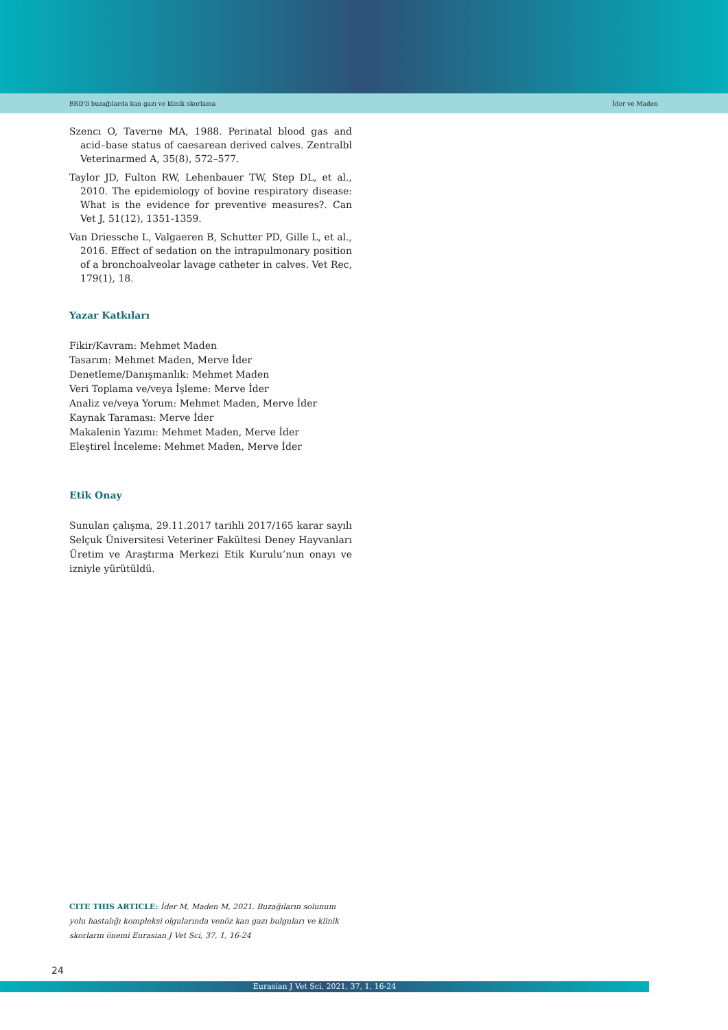BRD'li buzağılarda kan gazı ve klinik skorlama İder ve Maden
Szencı O, Taverne MA, 1988. Perinatal blood gas and acid–base status of caesarean derived calves. Zentralbl Veterinarmed A, 35(8), 572–577.
Taylor JD, Fulton RW, Lehenbauer TW, Step DL, et al., 2010. The epidemiology of bovine respiratory disease: What is the evidence for preventive measures?. Can Vet J, 51(12), 1351-1359.
Van Driessche L, Valgaeren B, Schutter PD, Gille L, et al., 2016. Effect of sedation on the intrapulmonary position of a bronchoalveolar lavage catheter in calves. Vet Rec, 179(1), 18.
Yazar Katkıları
Fikir/Kavram: Mehmet Maden
Tasarım: Mehmet Maden, Merve İder
Denetleme/Danışmanlık: Mehmet Maden
Veri Toplama ve/veya İşleme: Merve İder
Analiz ve/veya Yorum: Mehmet Maden, Merve İder
Kaynak Taraması: Merve İder
Makalenin Yazımı: Mehmet Maden, Merve İder
Eleştirel İnceleme: Mehmet Maden, Merve İder
Etik Onay
Sunulan çalışma, 29.11.2017 tarihli 2017/165 karar sayılı Selçuk Üniversitesi Veteriner Fakültesi Deney Hayvanları Üretim ve Araştırma Merkezi Etik Kurulu’nun onayı ve izniyle yürütüldü.
CITE THIS ARTICLE: İder M, Maden M, 2021. Buzağıların solunum yolu hastalığı kompleksi olgularında venöz kan gazı bulguları ve klinik skorların önemi Eurasian J Vet Sci, 37, 1, 16-24
24
Eurasian J Vet Sci, 2021, 37, 1, 16-24